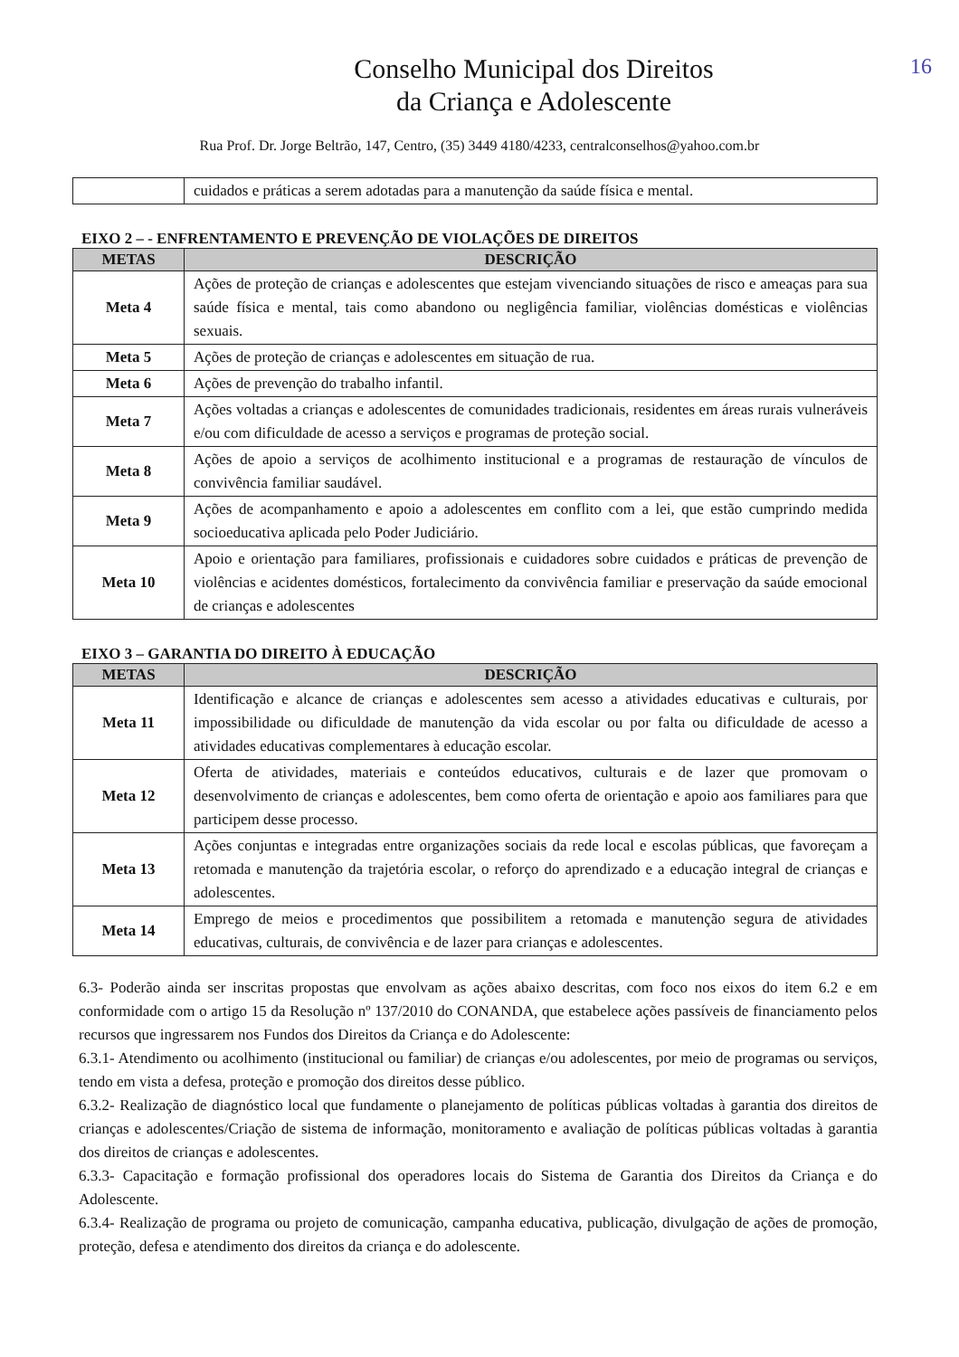Conselho Municipal dos Direitos
da Criança e Adolescente
Rua Prof. Dr. Jorge Beltrão, 147, Centro, (35) 3449 4180/4233, centralconselhos@yahoo.com.br
16
| | cuidados e práticas a serem adotadas para a manutenção da saúde física e mental. |
EIXO 2 – - ENFRENTAMENTO E PREVENÇÃO DE VIOLAÇÕES DE DIREITOS
| METAS | DESCRIÇÃO |
| --- | --- |
| Meta 4 | Ações de proteção de crianças e adolescentes que estejam vivenciando situações de risco e ameaças para sua saúde física e mental, tais como abandono ou negligência familiar, violências domésticas e violências sexuais. |
| Meta 5 | Ações de proteção de crianças e adolescentes em situação de rua. |
| Meta 6 | Ações de prevenção do trabalho infantil. |
| Meta 7 | Ações voltadas a crianças e adolescentes de comunidades tradicionais, residentes em áreas rurais vulneráveis e/ou com dificuldade de acesso a serviços e programas de proteção social. |
| Meta 8 | Ações de apoio a serviços de acolhimento institucional e a programas de restauração de vínculos de convivência familiar saudável. |
| Meta 9 | Ações de acompanhamento e apoio a adolescentes em conflito com a lei, que estão cumprindo medida socioeducativa aplicada pelo Poder Judiciário. |
| Meta 10 | Apoio e orientação para familiares, profissionais e cuidadores sobre cuidados e práticas de prevenção de violências e acidentes domésticos, fortalecimento da convivência familiar e preservação da saúde emocional de crianças e adolescentes |
EIXO 3 – GARANTIA DO DIREITO À EDUCAÇÃO
| METAS | DESCRIÇÃO |
| --- | --- |
| Meta 11 | Identificação e alcance de crianças e adolescentes sem acesso a atividades educativas e culturais, por impossibilidade ou dificuldade de manutenção da vida escolar ou por falta ou dificuldade de acesso a atividades educativas complementares à educação escolar. |
| Meta 12 | Oferta de atividades, materiais e conteúdos educativos, culturais e de lazer que promovam o desenvolvimento de crianças e adolescentes, bem como oferta de orientação e apoio aos familiares para que participem desse processo. |
| Meta 13 | Ações conjuntas e integradas entre organizações sociais da rede local e escolas públicas, que favoreçam a retomada e manutenção da trajetória escolar, o reforço do aprendizado e a educação integral de crianças e adolescentes. |
| Meta 14 | Emprego de meios e procedimentos que possibilitem a retomada e manutenção segura de atividades educativas, culturais, de convivência e de lazer para crianças e adolescentes. |
6.3- Poderão ainda ser inscritas propostas que envolvam as ações abaixo descritas, com foco nos eixos do item 6.2 e em conformidade com o artigo 15 da Resolução nº 137/2010 do CONANDA, que estabelece ações passíveis de financiamento pelos recursos que ingressarem nos Fundos dos Direitos da Criança e do Adolescente:
6.3.1- Atendimento ou acolhimento (institucional ou familiar) de crianças e/ou adolescentes, por meio de programas ou serviços, tendo em vista a defesa, proteção e promoção dos direitos desse público.
6.3.2- Realização de diagnóstico local que fundamente o planejamento de políticas públicas voltadas à garantia dos direitos de crianças e adolescentes/Criação de sistema de informação, monitoramento e avaliação de políticas públicas voltadas à garantia dos direitos de crianças e adolescentes.
6.3.3- Capacitação e formação profissional dos operadores locais do Sistema de Garantia dos Direitos da Criança e do Adolescente.
6.3.4- Realização de programa ou projeto de comunicação, campanha educativa, publicação, divulgação de ações de promoção, proteção, defesa e atendimento dos direitos da criança e do adolescente.